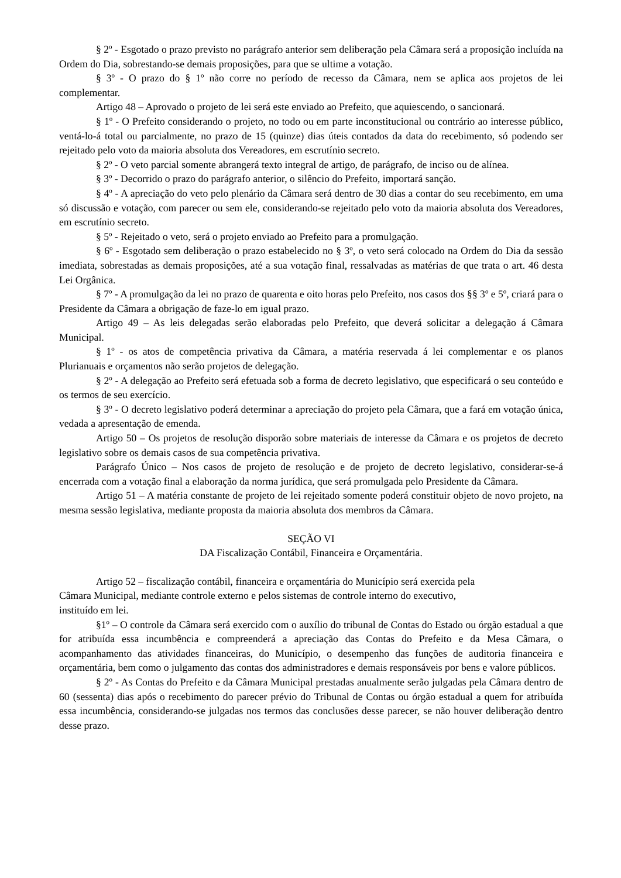§ 2º - Esgotado o prazo previsto no parágrafo anterior sem deliberação pela Câmara será a proposição incluída na Ordem do Dia, sobrestando-se demais proposições, para que se ultime a votação.
§ 3º - O prazo do § 1º não corre no período de recesso da Câmara, nem se aplica aos projetos de lei complementar.
Artigo 48 – Aprovado o projeto de lei será este enviado ao Prefeito, que aquiescendo, o sancionará.
§ 1º - O Prefeito considerando o projeto, no todo ou em parte inconstitucional ou contrário ao interesse público, ventá-lo-á total ou parcialmente, no prazo de 15 (quinze) dias úteis contados da data do recebimento, só podendo ser rejeitado pelo voto da maioria absoluta dos Vereadores, em escrutínio secreto.
§ 2º - O veto parcial somente abrangerá texto integral de artigo, de parágrafo, de inciso ou de alínea.
§ 3º - Decorrido o prazo do parágrafo anterior, o silêncio do Prefeito, importará sanção.
§ 4º - A apreciação do veto pelo plenário da Câmara será dentro de 30 dias a contar do seu recebimento, em uma só discussão e votação, com parecer ou sem ele, considerando-se rejeitado pelo voto da maioria absoluta dos Vereadores, em escrutínio secreto.
§ 5º - Rejeitado o veto, será o projeto enviado ao Prefeito para a promulgação.
§ 6º - Esgotado sem deliberação o prazo estabelecido no § 3º, o veto será colocado na Ordem do Dia da sessão imediata, sobrestadas as demais proposições, até a sua votação final, ressalvadas as matérias de que trata o art. 46 desta Lei Orgânica.
§ 7º - A promulgação da lei no prazo de quarenta e oito horas pelo Prefeito, nos casos dos §§ 3º e 5º, criará para o Presidente da Câmara a obrigação de faze-lo em igual prazo.
Artigo 49 – As leis delegadas serão elaboradas pelo Prefeito, que deverá solicitar a delegação á Câmara Municipal.
§ 1º - os atos de competência privativa da Câmara, a matéria reservada á lei complementar e os planos Plurianuais e orçamentos não serão projetos de delegação.
§ 2º - A delegação ao Prefeito será efetuada sob a forma de decreto legislativo, que especificará o seu conteúdo e os termos de seu exercício.
§ 3º - O decreto legislativo poderá determinar a apreciação do projeto pela Câmara, que a fará em votação única, vedada a apresentação de emenda.
Artigo 50 – Os projetos de resolução disporão sobre materiais de interesse da Câmara e os projetos de decreto legislativo sobre os demais casos de sua competência privativa.
Parágrafo Único – Nos casos de projeto de resolução e de projeto de decreto legislativo, considerar-se-á encerrada com a votação final a elaboração da norma jurídica, que será promulgada pelo Presidente da Câmara.
Artigo 51 – A matéria constante de projeto de lei rejeitado somente poderá constituir objeto de novo projeto, na mesma sessão legislativa, mediante proposta da maioria absoluta dos membros da Câmara.
SEÇÃO VI
DA Fiscalização Contábil, Financeira e Orçamentária.
Artigo 52 – fiscalização contábil, financeira e orçamentária do Município será exercida pela
Câmara Municipal, mediante controle externo e pelos sistemas de controle interno do executivo,
instituído em lei.
§1º – O controle da Câmara será exercido com o auxílio do tribunal de Contas do Estado ou órgão estadual a que for atribuída essa incumbência e compreenderá a apreciação das Contas do Prefeito e da Mesa Câmara, o acompanhamento das atividades financeiras, do Município, o desempenho das funções de auditoria financeira e orçamentária, bem como o julgamento das contas dos administradores e demais responsáveis por bens e valore públicos.
§ 2º - As Contas do Prefeito e da Câmara Municipal prestadas anualmente serão julgadas pela Câmara dentro de 60 (sessenta) dias após o recebimento do parecer prévio do Tribunal de Contas ou órgão estadual a quem for atribuída essa incumbência, considerando-se julgadas nos termos das conclusões desse parecer, se não houver deliberação dentro desse prazo.